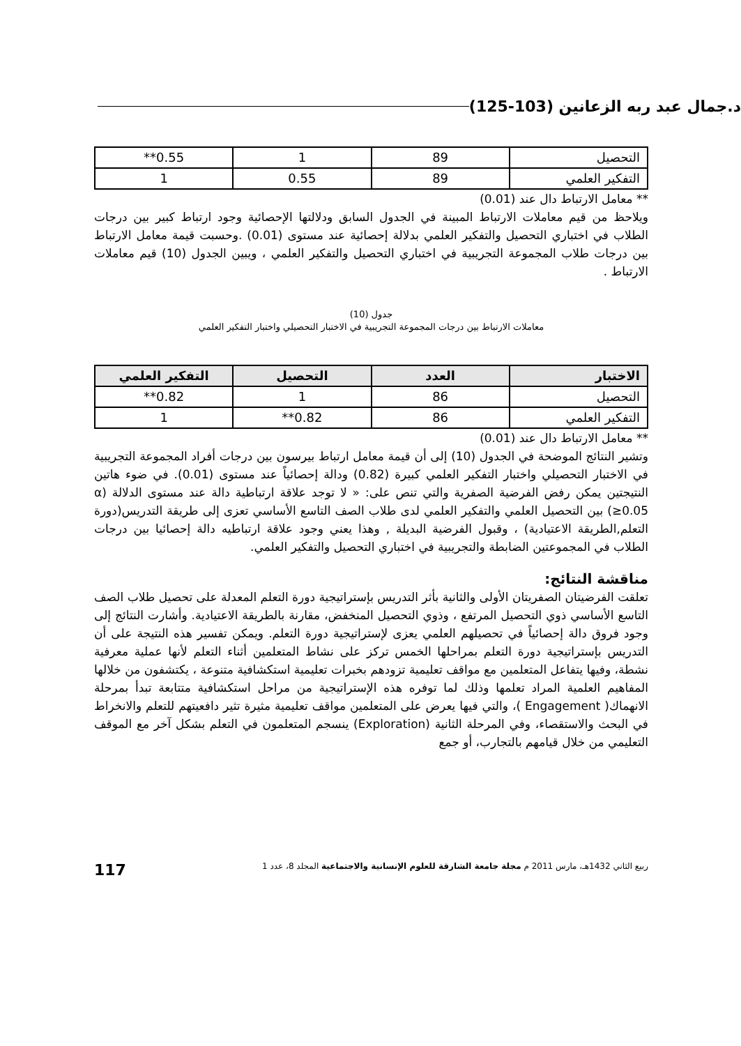د.جمال عبد ربه الزعانين (103-125)
| التحصيل | 89 | 1 | 0.55** |
| التفكير العلمي | 89 | 0.55 | 1 |
** معامل الارتباط دال عند (0.01)
ويلاحظ من قيم معاملات الارتباط المبينة في الجدول السابق ودلالتها الإحصائية وجود ارتباط كبير بين درجات الطلاب في اختباري التحصيل والتفكير العلمي بدلالة إحصائية عند مستوى (0.01) .وحسبت قيمة معامل الارتباط بين درجات طلاب المجموعة التجريبية في اختباري التحصيل والتفكير العلمي ، ويبين الجدول (10) قيم معاملات الارتباط .
جدول (10)
معاملات الارتباط بين درجات المجموعة التجريبية في الاختبار التحصيلي واختبار التفكير العلمي
| الاختبار | العدد | التحصيل | التفكير العلمي |
| --- | --- | --- | --- |
| التحصيل | 86 | 1 | 0.82** |
| التفكير العلمي | 86 | 0.82** | 1 |
** معامل الارتباط دال عند (0.01)
وتشير النتائج الموضحة في الجدول (10) إلى أن قيمة معامل ارتباط بيرسون بين درجات أفراد المجموعة التجريبية في الاختبار التحصيلي واختبار التفكير العلمي كبيرة (0.82) ودالة إحصائياً عند مستوى (0.01). في ضوء هاتين النتيجتين يمكن رفض الفرضية الصفرية والتي تنص على: « لا توجد علاقة ارتباطية دالة عند مستوى الدلالة (α ≥0.05) بين التحصيل العلمي والتفكير العلمي لدى طلاب الصف التاسع الأساسي تعزى إلى طريقة التدريس(دورة التعلم,الطريقة الاعتيادية) ، وقبول الفرضية البديلة , وهذا يعني وجود علاقة ارتباطيه دالة إحصائيا بين درجات الطلاب في المجموعتين الضابطة والتجريبية في اختباري التحصيل والتفكير العلمي.
مناقشة النتائج:
تعلقت الفرضيتان الصفريتان الأولى والثانية بأثر التدريس بإستراتيجية دورة التعلم المعدلة على تحصيل طلاب الصف التاسع الأساسي ذوي التحصيل المرتفع ، وذوي التحصيل المنخفض، مقارنة بالطريقة الاعتيادية. وأشارت النتائج إلى وجود فروق دالة إحصائياً في تحصيلهم العلمي يعزى لإستراتيجية دورة التعلم. ويمكن تفسير هذه النتيجة على أن التدريس بإستراتيجية دورة التعلم بمراحلها الخمس تركز على نشاط المتعلمين أثناء التعلم لأنها عملية معرفية نشطة، وفيها يتفاعل المتعلمين مع مواقف تعليمية تزودهم بخبرات تعليمية استكشافية متنوعة ، يكتشفون من خلالها المفاهيم العلمية المراد تعلمها وذلك لما توفره هذه الإستراتيجية من مراحل استكشافية متتابعة تبدأ بمرحلة الانهماك( Engagement )، والتي فيها يعرض على المتعلمين مواقف تعليمية مثيرة تثير دافعيتهم للتعلم والانخراط في البحث والاستقصاء، وفي المرحلة الثانية (Exploration) ينسجم المتعلمون في التعلم بشكل آخر مع الموقف التعليمي من خلال قيامهم بالتجارب، أو جمع
ربيع الثاني 1432هـ، مارس 2011 م مجلة جامعة الشارقة للعلوم الإنسانية والاجتماعية المجلد 8، عدد 1 117